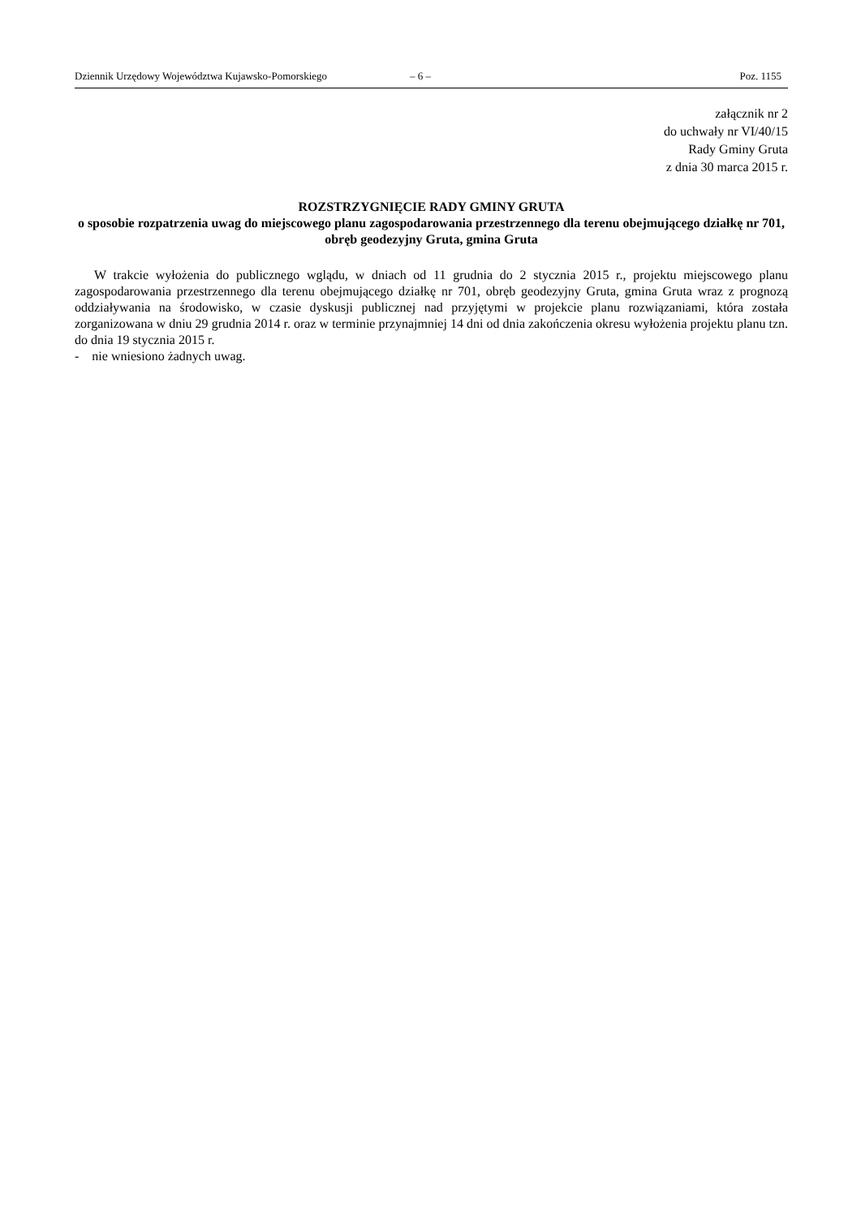Dziennik Urzędowy Województwa Kujawsko-Pomorskiego – 6 – Poz. 1155
załącznik nr 2
do uchwały nr VI/40/15
Rady Gminy Gruta
z dnia 30 marca 2015 r.
ROZSTRZYGNIĘCIE RADY GMINY GRUTA
o sposobie rozpatrzenia uwag do miejscowego planu zagospodarowania przestrzennego dla terenu obejmującego działkę nr 701, obręb geodezyjny Gruta, gmina Gruta
W trakcie wyłożenia do publicznego wglądu, w dniach od 11 grudnia do 2 stycznia 2015 r., projektu miejscowego planu zagospodarowania przestrzennego dla terenu obejmującego działkę nr 701, obręb geodezyjny Gruta, gmina Gruta wraz z prognozą oddziaływania na środowisko, w czasie dyskusji publicznej nad przyjętymi w projekcie planu rozwiązaniami, która została zorganizowana w dniu 29 grudnia 2014 r. oraz w terminie przynajmniej 14 dni od dnia zakończenia okresu wyłożenia projektu planu tzn. do dnia 19 stycznia 2015 r.
- nie wniesiono żadnych uwag.